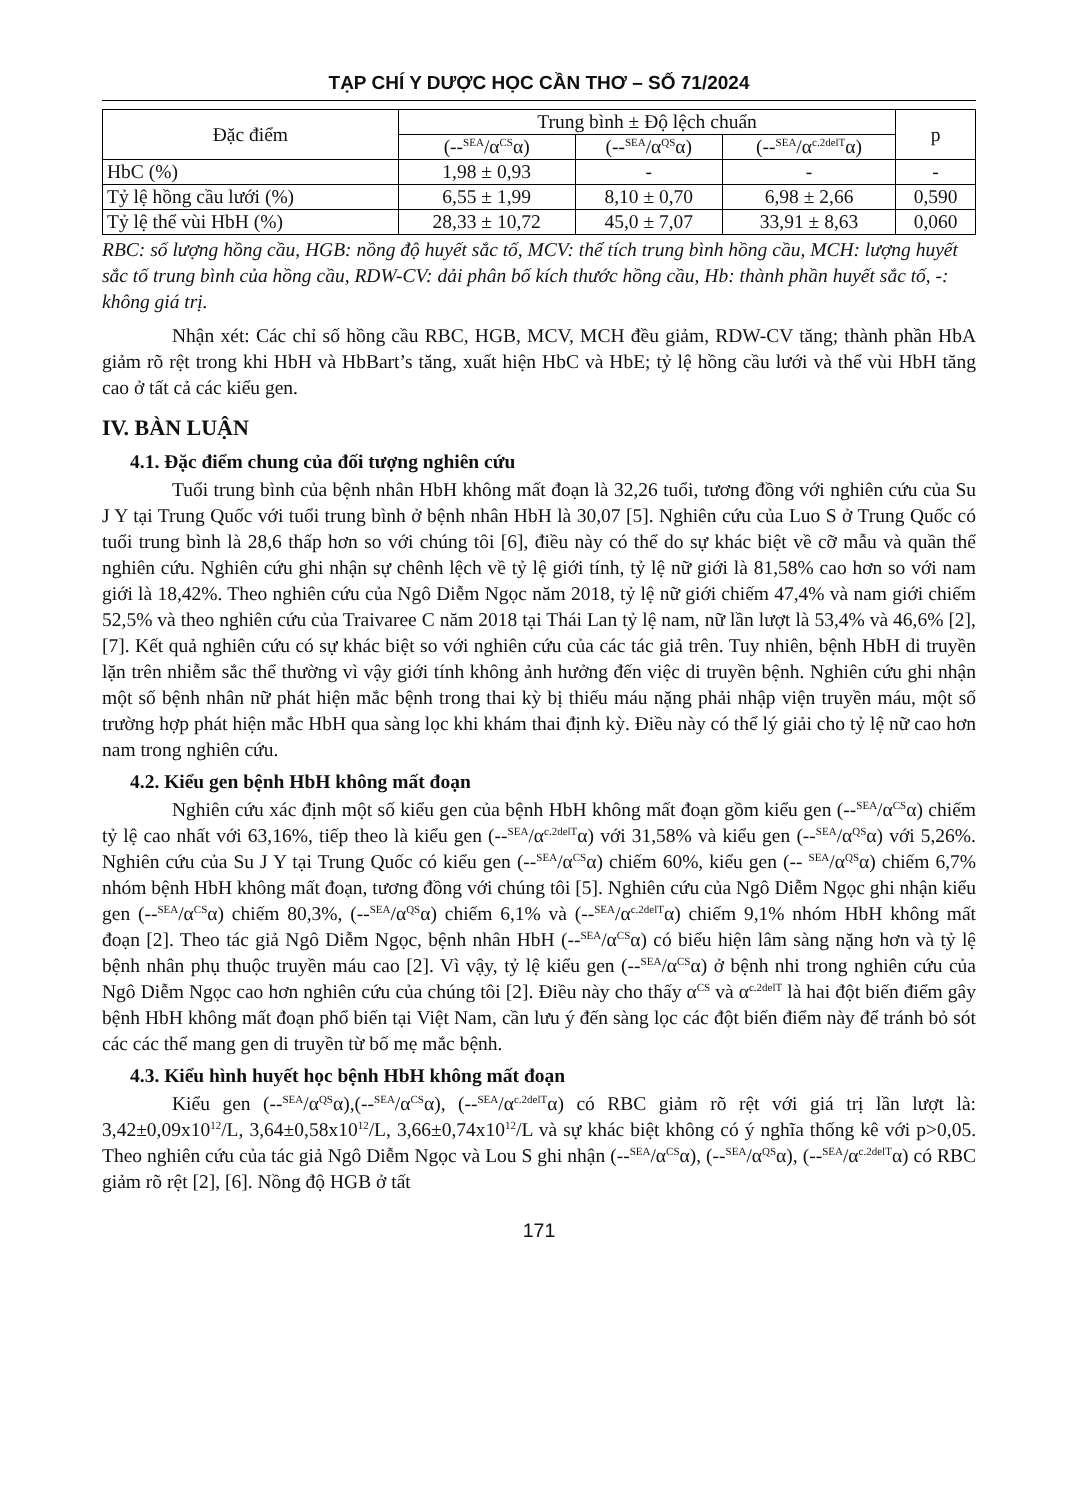TẠP CHÍ Y DƯỢC HỌC CẦN THƠ – SỐ 71/2024
| Đặc điểm | Trung bình ± Độ lệch chuẩn | | | p |
| --- | --- | --- | --- | --- |
| | (--<sup>SEA</sup>/α<sup>CS</sup>α) | (--<sup>SEA</sup>/α<sup>QS</sup>α) | (--<sup>SEA</sup>/α<sup>c.2delT</sup>α) | |
| HbC (%) | 1,98 ± 0,93 | - | - | - |
| Tỷ lệ hồng cầu lưới (%) | 6,55 ± 1,99 | 8,10 ± 0,70 | 6,98 ± 2,66 | 0,590 |
| Tỷ lệ thể vùi HbH (%) | 28,33 ± 10,72 | 45,0 ± 7,07 | 33,91 ± 8,63 | 0,060 |
RBC: số lượng hồng cầu, HGB: nồng độ huyết sắc tố, MCV: thể tích trung bình hồng cầu, MCH: lượng huyết sắc tố trung bình của hồng cầu, RDW-CV: dải phân bố kích thước hồng cầu, Hb: thành phần huyết sắc tố, -: không giá trị.
Nhận xét: Các chỉ số hồng cầu RBC, HGB, MCV, MCH đều giảm, RDW-CV tăng; thành phần HbA giảm rõ rệt trong khi HbH và HbBart’s tăng, xuất hiện HbC và HbE; tỷ lệ hồng cầu lưới và thể vùi HbH tăng cao ở tất cả các kiểu gen.
IV. BÀN LUẬN
4.1. Đặc điểm chung của đối tượng nghiên cứu
Tuổi trung bình của bệnh nhân HbH không mất đoạn là 32,26 tuổi, tương đồng với nghiên cứu của Su J Y tại Trung Quốc với tuổi trung bình ở bệnh nhân HbH là 30,07 [5]. Nghiên cứu của Luo S ở Trung Quốc có tuổi trung bình là 28,6 thấp hơn so với chúng tôi [6], điều này có thể do sự khác biệt về cỡ mẫu và quần thể nghiên cứu. Nghiên cứu ghi nhận sự chênh lệch về tỷ lệ giới tính, tỷ lệ nữ giới là 81,58% cao hơn so với nam giới là 18,42%. Theo nghiên cứu của Ngô Diễm Ngọc năm 2018, tỷ lệ nữ giới chiếm 47,4% và nam giới chiếm 52,5% và theo nghiên cứu của Traivaree C năm 2018 tại Thái Lan tỷ lệ nam, nữ lần lượt là 53,4% và 46,6% [2],[7]. Kết quả nghiên cứu có sự khác biệt so với nghiên cứu của các tác giả trên. Tuy nhiên, bệnh HbH di truyền lặn trên nhiễm sắc thể thường vì vậy giới tính không ảnh hưởng đến việc di truyền bệnh. Nghiên cứu ghi nhận một số bệnh nhân nữ phát hiện mắc bệnh trong thai kỳ bị thiếu máu nặng phải nhập viện truyền máu, một số trường hợp phát hiện mắc HbH qua sàng lọc khi khám thai định kỳ. Điều này có thể lý giải cho tỷ lệ nữ cao hơn nam trong nghiên cứu.
4.2. Kiểu gen bệnh HbH không mất đoạn
Nghiên cứu xác định một số kiểu gen của bệnh HbH không mất đoạn gồm kiểu gen (--<sup>SEA</sup>/α<sup>CS</sup>α) chiếm tỷ lệ cao nhất với 63,16%, tiếp theo là kiểu gen (--<sup>SEA</sup>/α<sup>c.2delT</sup>α) với 31,58% và kiểu gen (--<sup>SEA</sup>/α<sup>QS</sup>α) với 5,26%. Nghiên cứu của Su J Y tại Trung Quốc có kiểu gen (--<sup>SEA</sup>/α<sup>CS</sup>α) chiếm 60%, kiểu gen (-- <sup>SEA</sup>/α<sup>QS</sup>α) chiếm 6,7% nhóm bệnh HbH không mất đoạn, tương đồng với chúng tôi [5]. Nghiên cứu của Ngô Diễm Ngọc ghi nhận kiểu gen (--<sup>SEA</sup>/α<sup>CS</sup>α) chiếm 80,3%, (--<sup>SEA</sup>/α<sup>QS</sup>α) chiếm 6,1% và (--<sup>SEA</sup>/α<sup>c.2delT</sup>α) chiếm 9,1% nhóm HbH không mất đoạn [2]. Theo tác giả Ngô Diễm Ngọc, bệnh nhân HbH (--<sup>SEA</sup>/α<sup>CS</sup>α) có biểu hiện lâm sàng nặng hơn và tỷ lệ bệnh nhân phụ thuộc truyền máu cao [2]. Vì vậy, tỷ lệ kiểu gen (--<sup>SEA</sup>/α<sup>CS</sup>α) ở bệnh nhi trong nghiên cứu của Ngô Diễm Ngọc cao hơn nghiên cứu của chúng tôi [2]. Điều này cho thấy α<sup>CS</sup> và α<sup>c.2delT</sup> là hai đột biến điểm gây bệnh HbH không mất đoạn phổ biến tại Việt Nam, cần lưu ý đến sàng lọc các đột biến điểm này để tránh bỏ sót các các thể mang gen di truyền từ bố mẹ mắc bệnh.
4.3. Kiểu hình huyết học bệnh HbH không mất đoạn
Kiểu gen (--<sup>SEA</sup>/α<sup>QS</sup>α),(--<sup>SEA</sup>/α<sup>CS</sup>α), (--<sup>SEA</sup>/α<sup>c.2delT</sup>α) có RBC giảm rõ rệt với giá trị lần lượt là: 3,42±0,09x10<sup>12</sup>/L, 3,64±0,58x10<sup>12</sup>/L, 3,66±0,74x10<sup>12</sup>/L và sự khác biệt không có ý nghĩa thống kê với p>0,05. Theo nghiên cứu của tác giả Ngô Diễm Ngọc và Lou S ghi nhận (--<sup>SEA</sup>/α<sup>CS</sup>α), (--<sup>SEA</sup>/α<sup>QS</sup>α), (--<sup>SEA</sup>/α<sup>c.2delT</sup>α) có RBC giảm rõ rệt [2], [6]. Nồng độ HGB ở tất
171